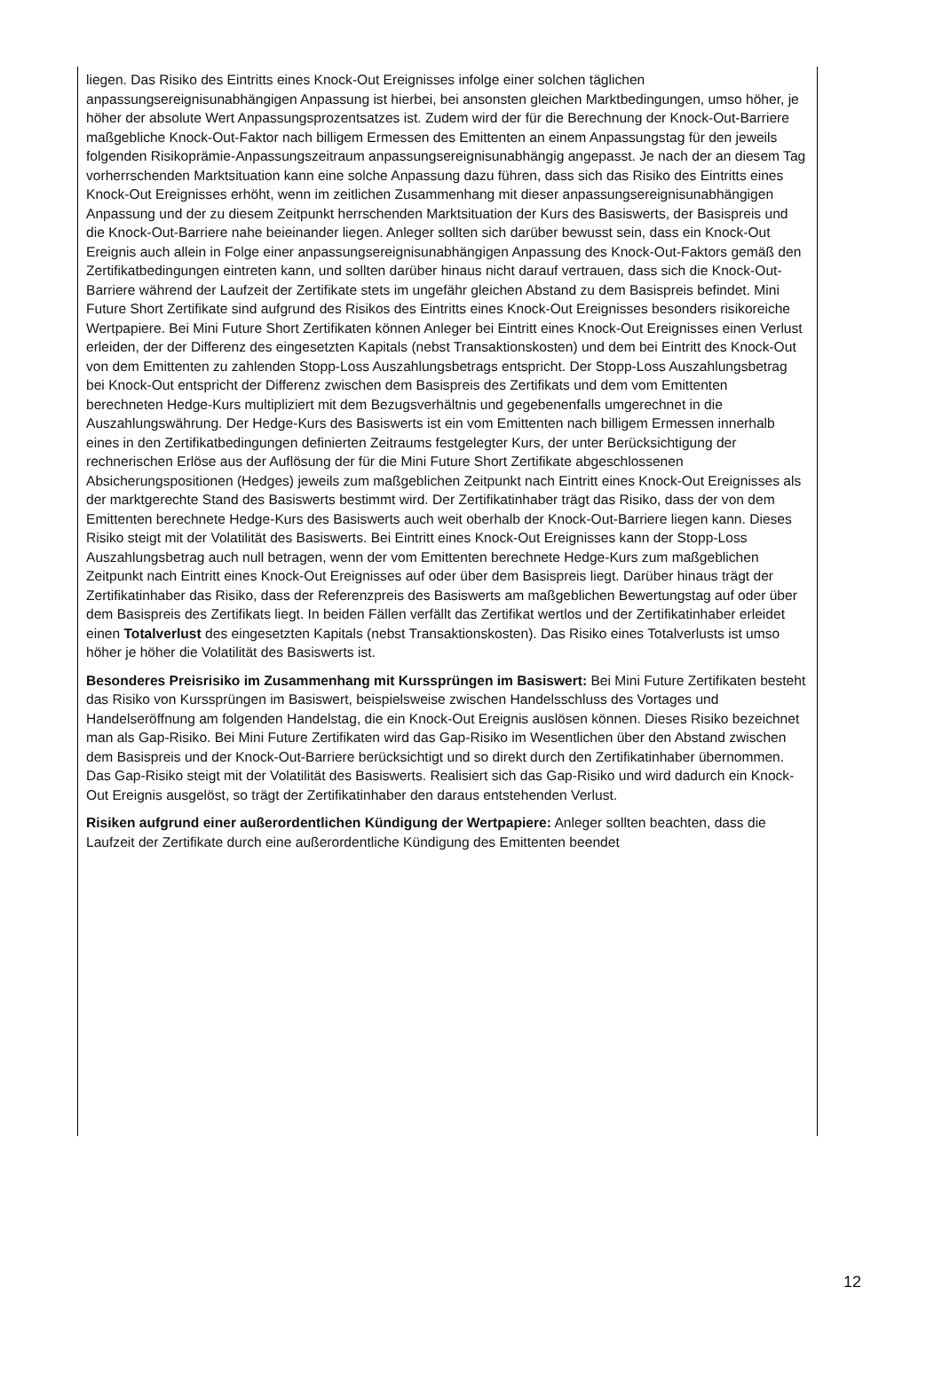liegen. Das Risiko des Eintritts eines Knock-Out Ereignisses infolge einer solchen täglichen anpassungsereignisunabhängigen Anpassung ist hierbei, bei ansonsten gleichen Marktbedingungen, umso höher, je höher der absolute Wert Anpassungsprozentsatzes ist. Zudem wird der für die Berechnung der Knock-Out-Barriere maßgebliche Knock-Out-Faktor nach billigem Ermessen des Emittenten an einem Anpassungstag für den jeweils folgenden Risikoprämie-Anpassungszeitraum anpassungsereignisunabhängig angepasst. Je nach der an diesem Tag vorherrschenden Marktsituation kann eine solche Anpassung dazu führen, dass sich das Risiko des Eintritts eines Knock-Out Ereignisses erhöht, wenn im zeitlichen Zusammenhang mit dieser anpassungsereignisunabhängigen Anpassung und der zu diesem Zeitpunkt herrschenden Marktsituation der Kurs des Basiswerts, der Basispreis und die Knock-Out-Barriere nahe beieinander liegen. Anleger sollten sich darüber bewusst sein, dass ein Knock-Out Ereignis auch allein in Folge einer anpassungsereignisunabhängigen Anpassung des Knock-Out-Faktors gemäß den Zertifikatbedingungen eintreten kann, und sollten darüber hinaus nicht darauf vertrauen, dass sich die Knock-Out-Barriere während der Laufzeit der Zertifikate stets im ungefähr gleichen Abstand zu dem Basispreis befindet. Mini Future Short Zertifikate sind aufgrund des Risikos des Eintritts eines Knock-Out Ereignisses besonders risikoreiche Wertpapiere. Bei Mini Future Short Zertifikaten können Anleger bei Eintritt eines Knock-Out Ereignisses einen Verlust erleiden, der der Differenz des eingesetzten Kapitals (nebst Transaktionskosten) und dem bei Eintritt des Knock-Out von dem Emittenten zu zahlenden Stopp-Loss Auszahlungsbetrags entspricht. Der Stopp-Loss Auszahlungsbetrag bei Knock-Out entspricht der Differenz zwischen dem Basispreis des Zertifikats und dem vom Emittenten berechneten Hedge-Kurs multipliziert mit dem Bezugsverhältnis und gegebenenfalls umgerechnet in die Auszahlungswährung. Der Hedge-Kurs des Basiswerts ist ein vom Emittenten nach billigem Ermessen innerhalb eines in den Zertifikatbedingungen definierten Zeitraums festgelegter Kurs, der unter Berücksichtigung der rechnerischen Erlöse aus der Auflösung der für die Mini Future Short Zertifikate abgeschlossenen Absicherungspositionen (Hedges) jeweils zum maßgeblichen Zeitpunkt nach Eintritt eines Knock-Out Ereignisses als der marktgerechte Stand des Basiswerts bestimmt wird. Der Zertifikatinhaber trägt das Risiko, dass der von dem Emittenten berechnete Hedge-Kurs des Basiswerts auch weit oberhalb der Knock-Out-Barriere liegen kann. Dieses Risiko steigt mit der Volatilität des Basiswerts. Bei Eintritt eines Knock-Out Ereignisses kann der Stopp-Loss Auszahlungsbetrag auch null betragen, wenn der vom Emittenten berechnete Hedge-Kurs zum maßgeblichen Zeitpunkt nach Eintritt eines Knock-Out Ereignisses auf oder über dem Basispreis liegt. Darüber hinaus trägt der Zertifikatinhaber das Risiko, dass der Referenzpreis des Basiswerts am maßgeblichen Bewertungstag auf oder über dem Basispreis des Zertifikats liegt. In beiden Fällen verfällt das Zertifikat wertlos und der Zertifikatinhaber erleidet einen Totalverlust des eingesetzten Kapitals (nebst Transaktionskosten). Das Risiko eines Totalverlusts ist umso höher je höher die Volatilität des Basiswerts ist.
Besonderes Preisrisiko im Zusammenhang mit Kurssprüngen im Basiswert: Bei Mini Future Zertifikaten besteht das Risiko von Kurssprüngen im Basiswert, beispielsweise zwischen Handelsschluss des Vortages und Handelseröffnung am folgenden Handelstag, die ein Knock-Out Ereignis auslösen können. Dieses Risiko bezeichnet man als Gap-Risiko. Bei Mini Future Zertifikaten wird das Gap-Risiko im Wesentlichen über den Abstand zwischen dem Basispreis und der Knock-Out-Barriere berücksichtigt und so direkt durch den Zertifikatinhaber übernommen. Das Gap-Risiko steigt mit der Volatilität des Basiswerts. Realisiert sich das Gap-Risiko und wird dadurch ein Knock-Out Ereignis ausgelöst, so trägt der Zertifikatinhaber den daraus entstehenden Verlust.
Risiken aufgrund einer außerordentlichen Kündigung der Wertpapiere: Anleger sollten beachten, dass die Laufzeit der Zertifikate durch eine außerordentliche Kündigung des Emittenten beendet
12